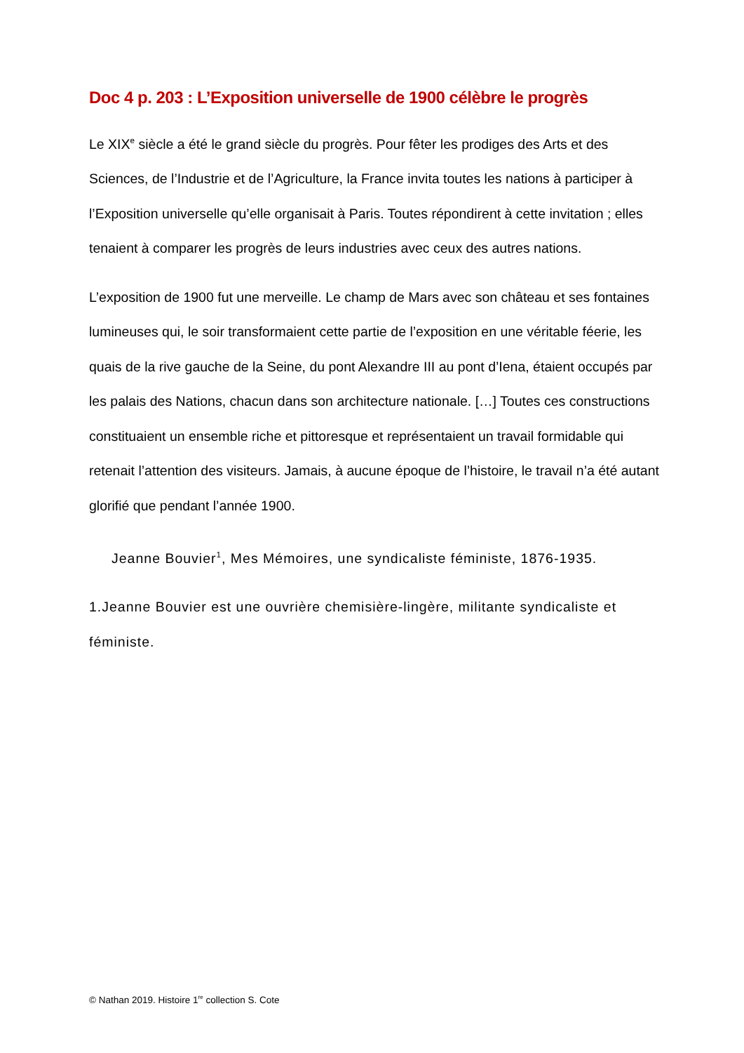Doc 4 p. 203 : L’Exposition universelle de 1900 célèbre le progrès
Le XIX<sup>e</sup> siècle a été le grand siècle du progrès. Pour fêter les prodiges des Arts et des Sciences, de l’Industrie et de l’Agriculture, la France invita toutes les nations à participer à l’Exposition universelle qu’elle organisait à Paris. Toutes répondirent à cette invitation ; elles tenaient à comparer les progrès de leurs industries avec ceux des autres nations.
L’exposition de 1900 fut une merveille. Le champ de Mars avec son château et ses fontaines lumineuses qui, le soir transformaient cette partie de l’exposition en une véritable féerie, les quais de la rive gauche de la Seine, du pont Alexandre III au pont d’Iena, étaient occupés par les palais des Nations, chacun dans son architecture nationale. […] Toutes ces constructions constituaient un ensemble riche et pittoresque et représentaient un travail formidable qui retenait l’attention des visiteurs. Jamais, à aucune époque de l’histoire, le travail n’a été autant glorifié que pendant l’année 1900.
Jeanne Bouvier<sup>1</sup>, Mes Mémoires, une syndicaliste féministe, 1876-1935.
1.Jeanne Bouvier est une ouvrière chemisière-lingère, militante syndicaliste et féministe.
© Nathan 2019. Histoire 1<sup>re</sup> collection S. Cote